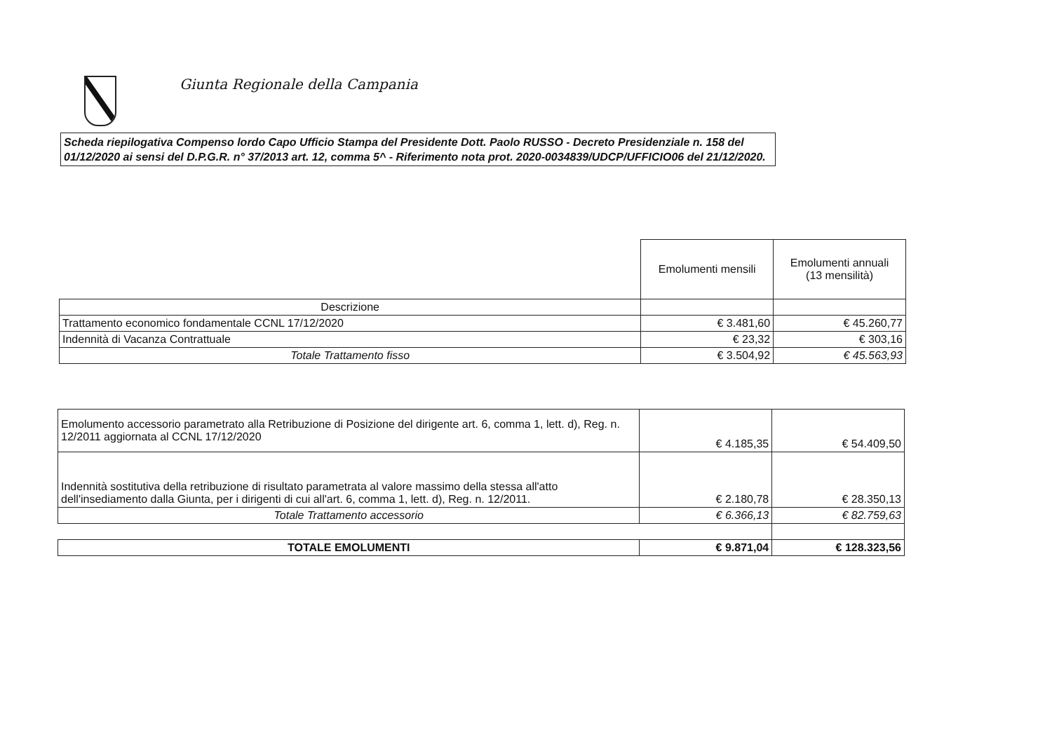Giunta Regionale della Campania
Scheda riepilogativa Compenso lordo Capo Ufficio Stampa del Presidente Dott. Paolo RUSSO - Decreto Presidenziale n. 158 del 01/12/2020 ai sensi del D.P.G.R. n° 37/2013 art. 12, comma 5^ - Riferimento nota prot. 2020-0034839/UDCP/UFFICIO06 del 21/12/2020.
| | Emolumenti mensili | Emolumenti annuali (13 mensilità) |
| Descrizione | | |
| Trattamento economico fondamentale CCNL 17/12/2020 | € 3.481,60 | € 45.260,77 |
| Indennità di Vacanza Contrattuale | € 23,32 | € 303,16 |
| Totale Trattamento fisso | € 3.504,92 | € 45.563,93 |
| Emolumento accessorio parametrato alla Retribuzione di Posizione del dirigente art. 6, comma 1, lett. d), Reg. n. 12/2011 aggiornata al CCNL 17/12/2020 | € 4.185,35 | € 54.409,50 |
| Indennità sostitutiva della retribuzione di risultato parametrata al valore massimo della stessa all'atto dell'insediamento dalla Giunta, per i dirigenti di cui all'art. 6, comma 1, lett. d), Reg. n. 12/2011. | € 2.180,78 | € 28.350,13 |
| Totale Trattamento accessorio | € 6.366,13 | € 82.759,63 |
| TOTALE EMOLUMENTI | € 9.871,04 | € 128.323,56 |